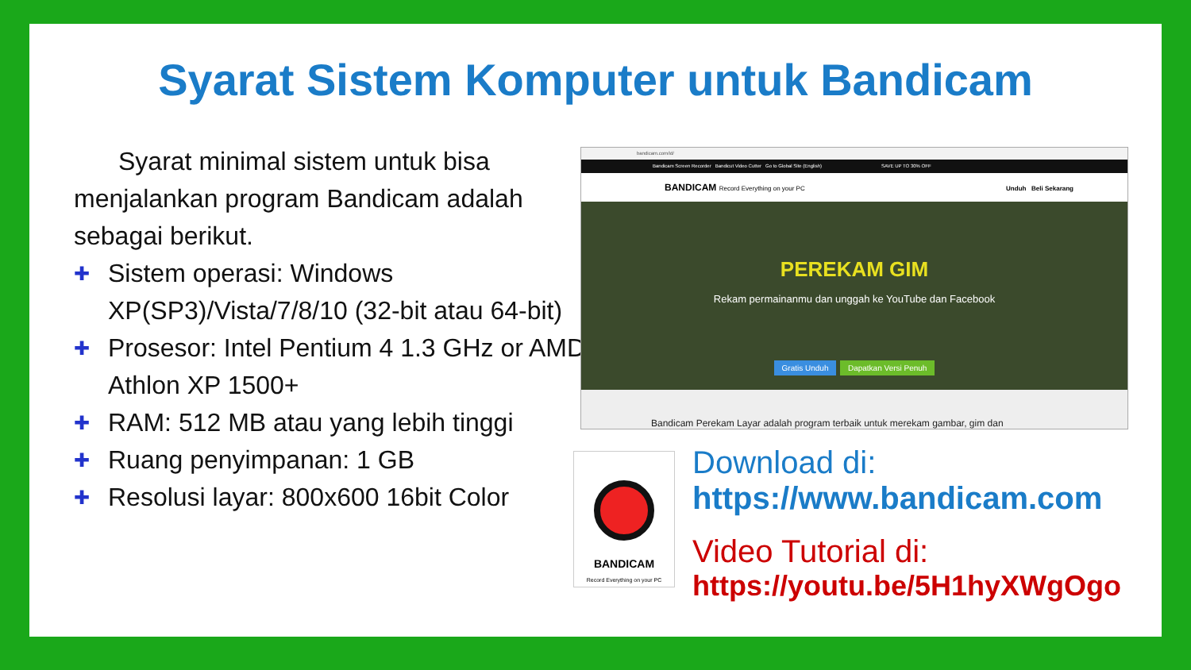Syarat Sistem Komputer untuk Bandicam
Syarat minimal sistem untuk bisa menjalankan program Bandicam adalah sebagai berikut.
✚ Sistem operasi: Windows XP(SP3)/Vista/7/8/10 (32-bit atau 64-bit)
✚ Prosesor: Intel Pentium 4 1.3 GHz or AMD Athlon XP 1500+
✚ RAM: 512 MB atau yang lebih tinggi
✚ Ruang penyimpanan: 1 GB
✚ Resolusi layar: 800x600 16bit Color
bandicam.com/id/
Bandicam Screen Recorder Bandicut Video Cutter Go to Global Site (English) SAVE UP TO 30% OFF
BANDICAM Record Everything on your PC Unduh Beli Sekarang
PEREKAM GIM
Rekam permainanmu dan unggah ke YouTube dan Facebook
Gratis Unduh Dapatkan Versi Penuh
Bandicam Perekam Layar adalah program terbaik untuk merekam gambar, gim dan
BANDICAM
Record Everything on your PC
Download di:
https://www.bandicam.com
Video Tutorial di:
https://youtu.be/5H1hyXWgOgo